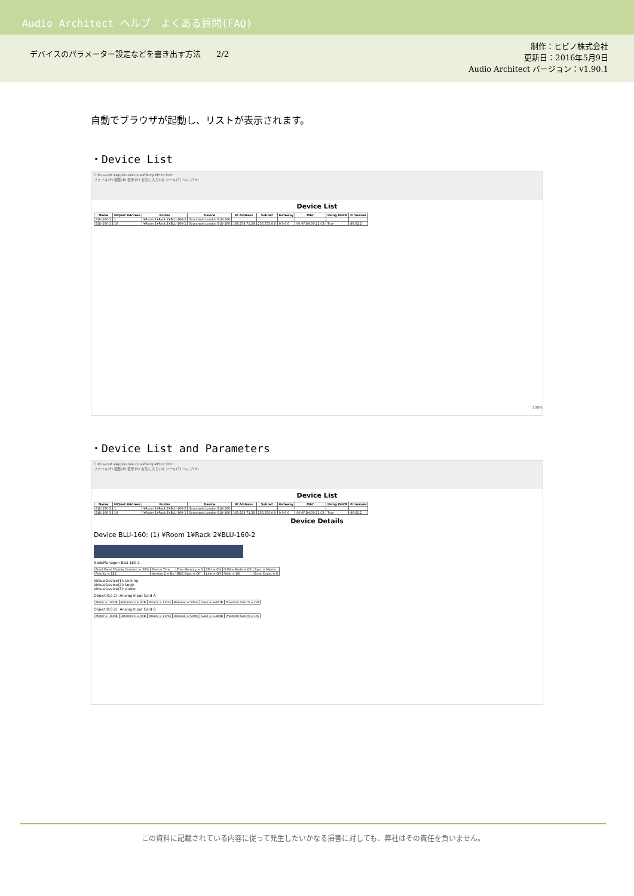Audio Architect ヘルプ　よくある質問(FAQ)
デバイスのパラメーター設定などを書き出す方法　　2/2
制作：ヒビノ株式会社
更新日：2016年5月9日
Audio Architect バージョン：v1.90.1
自動でブラウザが起動し、リストが表示されます。
・Device List
C:¥Users¥ ¥AppData¥Local¥Temp¥Print.htm
ファイル(F) 編集(E) 表示(V) お気に入り(A) ツール(T) ヘルプ(H)
Device List
| Name | HiQnet Address | Folder | Device | IP Address | Subnet | Gateway | MAC | Using DHCP | Firmware |
| --- | --- | --- | --- | --- | --- | --- | --- | --- | --- |
| BLU-160-2 | 1 | ¥Room 1¥Rack 2¥BLU-160-2 | Soundweb London BLU-160 | | | | | | |
| BLU-160-1 | 10 | ¥Room 1¥Rack 1¥BLU-160-1 | Soundweb London BLU-160 | 169.254.71.28 | 255.255.0.0 | 0.0.0.0 | 00:0F:D4:00:21:C4 | True | 86.02.2 |
100%
・Device List and Parameters
C:¥Users¥ ¥AppData¥Local¥Temp¥Print.htm
ファイル(F) 編集(E) 表示(V) お気に入り(A) ツール(T) ヘルプ(H)
Device List
| Name | HiQnet Address | Folder | Device | IP Address | Subnet | Gateway | MAC | Using DHCP | Firmware |
| --- | --- | --- | --- | --- | --- | --- | --- | --- | --- |
| BLU-160-2 | 1 | ¥Room 1¥Rack 2¥BLU-160-2 | Soundweb London BLU-160 | | | | | | |
| BLU-160-1 | 10 | ¥Room 1¥Rack 1¥BLU-160-1 | Soundweb London BLU-160 | 169.254.71.28 | 255.255.0.0 | 0.0.0.0 | 00:0F:D4:00:21:C4 | True | 86.02.2 |
Device Details
Device BLU-160: (1) ¥Room 1¥Rack 2¥BLU-160-2
NodeManager: BLU-160-2
| Front Panel Display Contrast = 30% | Device Time | Free Memory = 0 | CPU = 0% | 3 Wire Mode = Off | Sync = Master |
| Priority = 128 | Version 2 = No | BNC Sync = Off | Link = Off | Valid = Off | Error Count = 0 |
VirtualDevice(1): Linking
VirtualDevice(2): Logic
VirtualDevice(3): Audio
Object(0.0.1): Analog Input Card A
| Meter = -80dB | Reference = 0dB | Attack = 10ms | Release = 50ms | Gain = +42dB | Phantom Switch = Off |
Object(0.0.2): Analog Input Card B
| Meter = -80dB | Reference = 0dB | Attack = 10ms | Release = 50ms | Gain = +48dB | Phantom Switch = On |
この資料に記載されている内容に従って発生したいかなる損害に対しても、弊社はその責任を負いません。